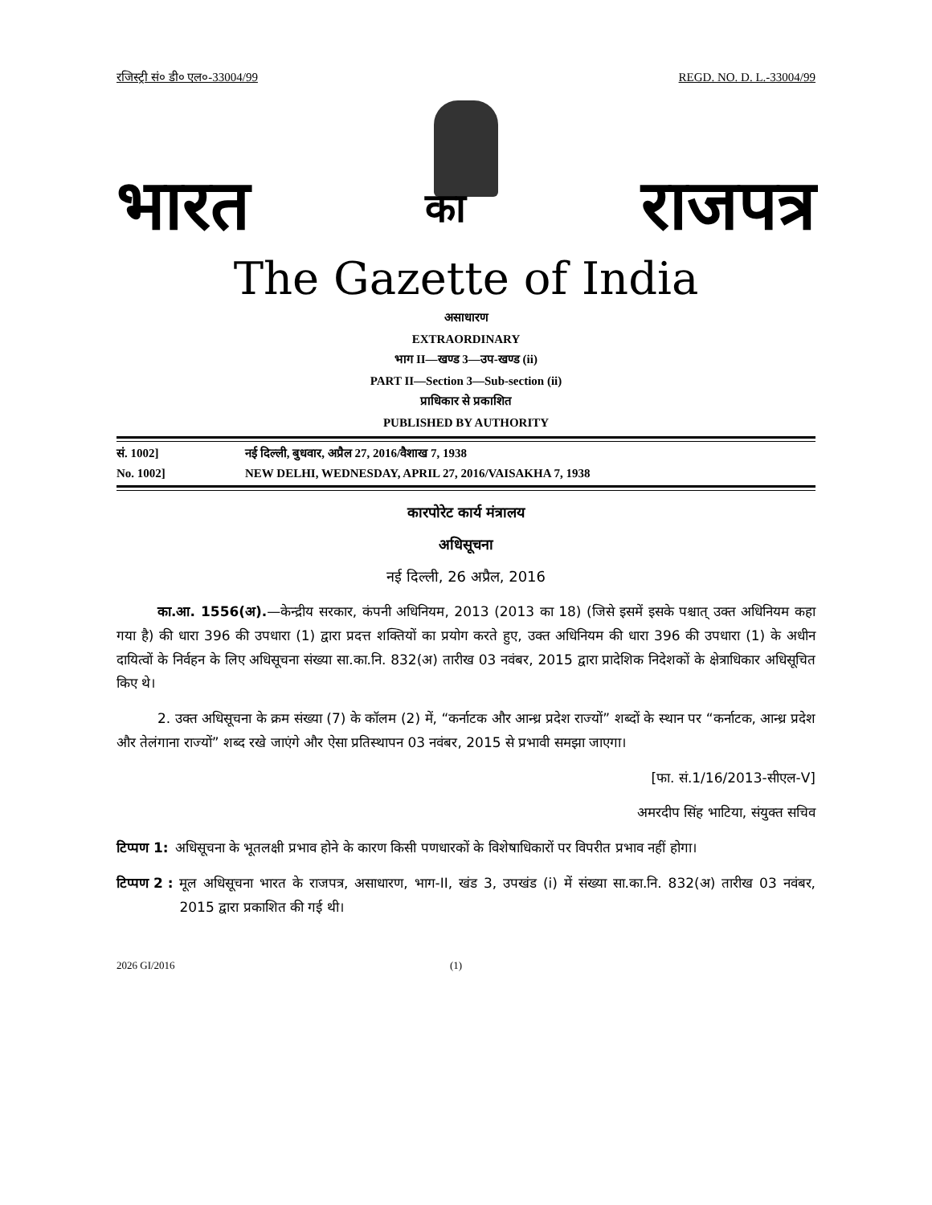रजिस्ट्री सं० डी० एल०-33004/99 REGD. NO. D. L.-33004/99
भारत का राजपत्र
The Gazette of India
असाधारण
EXTRAORDINARY
भाग II—खण्ड 3—उप-खण्ड (ii)
PART II—Section 3—Sub-section (ii)
प्राधिकार से प्रकाशित
PUBLISHED BY AUTHORITY
सं. 1002] नई दिल्ली, बुधवार, अप्रैल 27, 2016/वैशाख 7, 1938
No. 1002] NEW DELHI, WEDNESDAY, APRIL 27, 2016/VAISAKHA 7, 1938
कारपोरेट कार्य मंत्रालय
अधिसूचना
नई दिल्ली, 26 अप्रैल, 2016
   का.आ. 1556(अ).—केन्द्रीय सरकार, कंपनी अधिनियम, 2013 (2013 का 18) (जिसे इसमें इसके पश्चात् उक्त अधिनियम कहा गया है) की धारा 396 की उपधारा (1) द्वारा प्रदत्त शक्तियों का प्रयोग करते हुए, उक्त अधिनियम की धारा 396 की उपधारा (1) के अधीन दायित्वों के निर्वहन के लिए अधिसूचना संख्या सा.का.नि. 832(अ) तारीख 03 नवंबर, 2015 द्वारा प्रादेशिक निदेशकों के क्षेत्राधिकार अधिसूचित किए थे।
   2. उक्त अधिसूचना के क्रम संख्या (7) के कॉलम (2) में, “कर्नाटक और आन्ध्र प्रदेश राज्यों” शब्दों के स्थान पर “कर्नाटक, आन्ध्र प्रदेश और तेलंगाना राज्यों” शब्द रखे जाएंगे और ऐसा प्रतिस्थापन 03 नवंबर, 2015 से प्रभावी समझा जाएगा।
[फा. सं.1/16/2013-सीएल-V]
अमरदीप सिंह भाटिया, संयुक्त सचिव
टिप्पण 1: अधिसूचना के भूतलक्षी प्रभाव होने के कारण किसी पणधारकों के विशेषाधिकारों पर विपरीत प्रभाव नहीं होगा।
टिप्पण 2 : मूल अधिसूचना भारत के राजपत्र, असाधारण, भाग-II, खंड 3, उपखंड (i) में संख्या सा.का.नि. 832(अ) तारीख 03 नवंबर, 2015 द्वारा प्रकाशित की गई थी।
2026 GI/2016 (1)